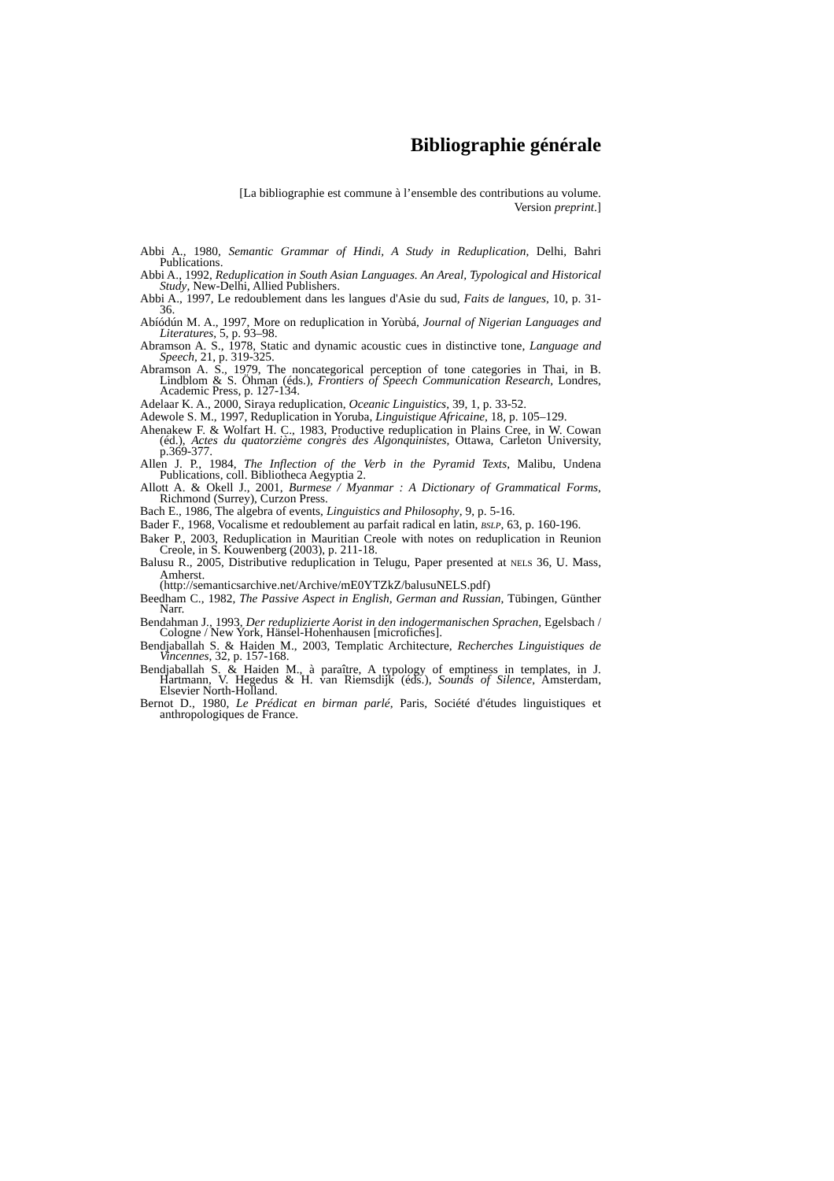Bibliographie générale
[La bibliographie est commune à l’ensemble des contributions au volume.
Version preprint.]
Abbi A., 1980, Semantic Grammar of Hindi, A Study in Reduplication, Delhi, Bahri Publications.
Abbi A., 1992, Reduplication in South Asian Languages. An Areal, Typological and Historical Study, New-Delhi, Allied Publishers.
Abbi A., 1997, Le redoublement dans les langues d'Asie du sud, Faits de langues, 10, p. 31-36.
Abíódún M. A., 1997, More on reduplication in Yorùbá, Journal of Nigerian Languages and Literatures, 5, p. 93–98.
Abramson A. S., 1978, Static and dynamic acoustic cues in distinctive tone, Language and Speech, 21, p. 319-325.
Abramson A. S., 1979, The noncategorical perception of tone categories in Thai, in B. Lindblom & S. Öhman (éds.), Frontiers of Speech Communication Research, Londres, Academic Press, p. 127-134.
Adelaar K. A., 2000, Siraya reduplication, Oceanic Linguistics, 39, 1, p. 33-52.
Adewole S. M., 1997, Reduplication in Yoruba, Linguistique Africaine, 18, p. 105–129.
Ahenakew F. & Wolfart H. C., 1983, Productive reduplication in Plains Cree, in W. Cowan (éd.), Actes du quatorzième congrès des Algonquinistes, Ottawa, Carleton University, p.369-377.
Allen J. P., 1984, The Inflection of the Verb in the Pyramid Texts, Malibu, Undena Publications, coll. Bibliotheca Aegyptia 2.
Allott A. & Okell J., 2001, Burmese / Myanmar : A Dictionary of Grammatical Forms, Richmond (Surrey), Curzon Press.
Bach E., 1986, The algebra of events, Linguistics and Philosophy, 9, p. 5-16.
Bader F., 1968, Vocalisme et redoublement au parfait radical en latin, BSLP, 63, p. 160-196.
Baker P., 2003, Reduplication in Mauritian Creole with notes on reduplication in Reunion Creole, in S. Kouwenberg (2003), p. 211-18.
Balusu R., 2005, Distributive reduplication in Telugu, Paper presented at NELS 36, U. Mass, Amherst.
(http://semanticsarchive.net/Archive/mE0YTZkZ/balusuNELS.pdf)
Beedham C., 1982, The Passive Aspect in English, German and Russian, Tübingen, Günther Narr.
Bendahman J., 1993, Der reduplizierte Aorist in den indogermanischen Sprachen, Egelsbach / Cologne / New York, Hänsel-Hohenhausen [microfiches].
Bendjaballah S. & Haiden M., 2003, Templatic Architecture, Recherches Linguistiques de Vincennes, 32, p. 157-168.
Bendjaballah S. & Haiden M., à paraître, A typology of emptiness in templates, in J. Hartmann, V. Hegedus & H. van Riemsdijk (éds.), Sounds of Silence, Amsterdam, Elsevier North-Holland.
Bernot D., 1980, Le Prédicat en birman parlé, Paris, Société d'études linguistiques et anthropologiques de France.